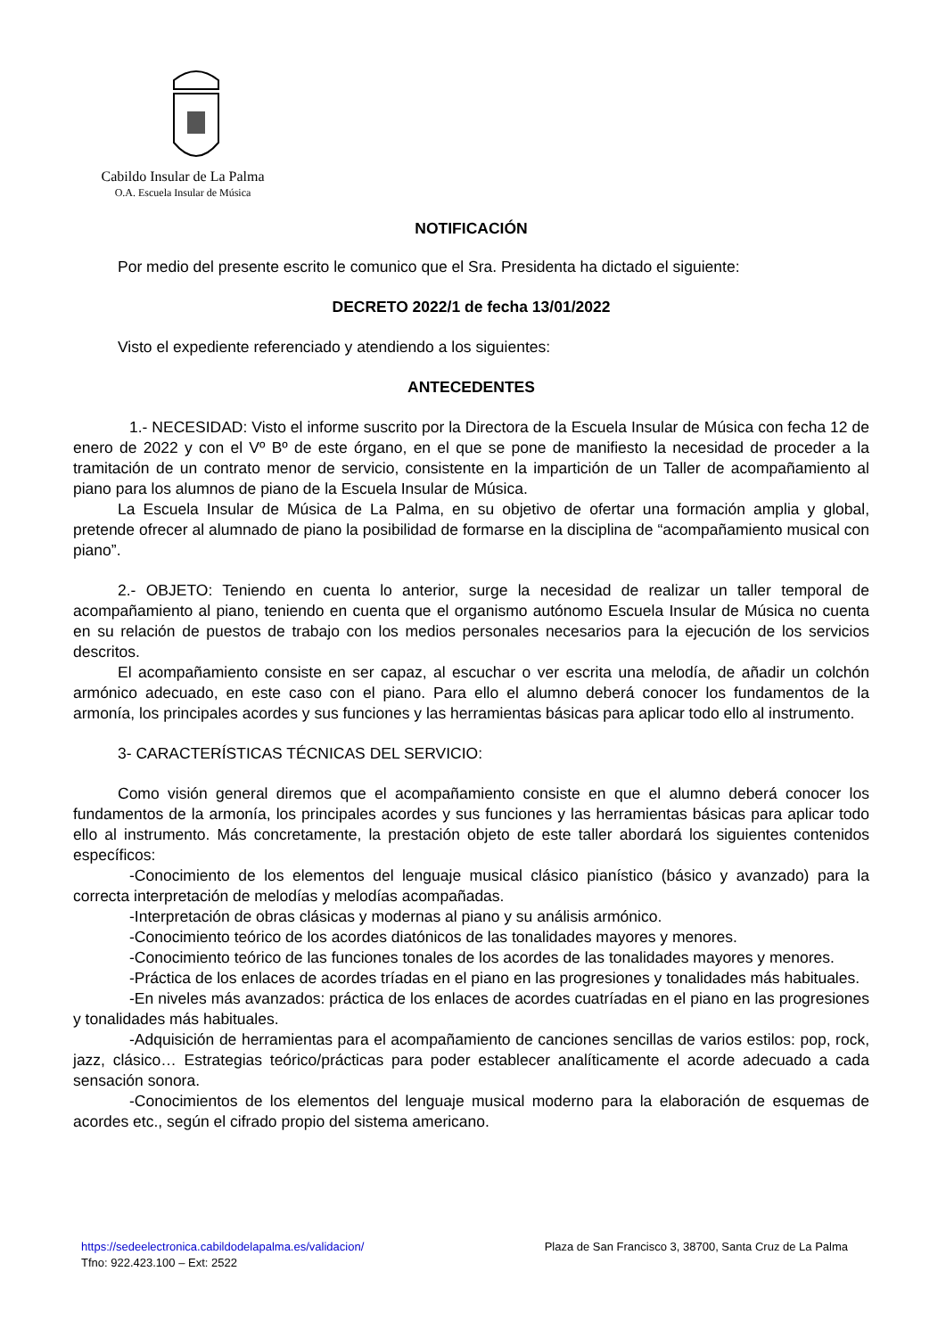Cabildo Insular de La Palma
O.A. Escuela Insular de Música
NOTIFICACIÓN
Por medio del presente escrito le comunico que el Sra. Presidenta ha dictado el siguiente:
DECRETO 2022/1 de fecha 13/01/2022
Visto el expediente referenciado y atendiendo a los siguientes:
ANTECEDENTES
1.- NECESIDAD: Visto el informe suscrito por la Directora de la Escuela Insular de Música con fecha 12 de enero de 2022 y con el Vº Bº de este órgano, en el que se pone de manifiesto la necesidad de proceder a la tramitación de un contrato menor de servicio, consistente en la impartición de un Taller de acompañamiento al piano para los alumnos de piano de la Escuela Insular de Música.
La Escuela Insular de Música de La Palma, en su objetivo de ofertar una formación amplia y global, pretende ofrecer al alumnado de piano la posibilidad de formarse en la disciplina de “acompañamiento musical con piano”.
2.- OBJETO: Teniendo en cuenta lo anterior, surge la necesidad de realizar un taller temporal de acompañamiento al piano, teniendo en cuenta que el organismo autónomo Escuela Insular de Música no cuenta en su relación de puestos de trabajo con los medios personales necesarios para la ejecución de los servicios descritos.
El acompañamiento consiste en ser capaz, al escuchar o ver escrita una melodía, de añadir un colchón armónico adecuado, en este caso con el piano. Para ello el alumno deberá conocer los fundamentos de la armonía, los principales acordes y sus funciones y las herramientas básicas para aplicar todo ello al instrumento.
3- CARACTERÍSTICAS TÉCNICAS DEL SERVICIO:
Como visión general diremos que el acompañamiento consiste en que el alumno deberá conocer los fundamentos de la armonía, los principales acordes y sus funciones y las herramientas básicas para aplicar todo ello al instrumento. Más concretamente, la prestación objeto de este taller abordará los siguientes contenidos específicos:
-Conocimiento de los elementos del lenguaje musical clásico pianístico (básico y avanzado) para la correcta interpretación de melodías y melodías acompañadas.
-Interpretación de obras clásicas y modernas al piano y su análisis armónico.
-Conocimiento teórico de los acordes diatónicos de las tonalidades mayores y menores.
-Conocimiento teórico de las funciones tonales de los acordes de las tonalidades mayores y menores.
-Práctica de los enlaces de acordes tríadas en el piano en las progresiones y tonalidades más habituales.
-En niveles más avanzados: práctica de los enlaces de acordes cuatríadas en el piano en las progresiones y tonalidades más habituales.
-Adquisición de herramientas para el acompañamiento de canciones sencillas de varios estilos: pop, rock, jazz, clásico… Estrategias teórico/prácticas para poder establecer analíticamente el acorde adecuado a cada sensación sonora.
-Conocimientos de los elementos del lenguaje musical moderno para la elaboración de esquemas de acordes etc., según el cifrado propio del sistema americano.
https://sedeelectronica.cabildodelapalma.es/validacion/ Plaza de San Francisco 3, 38700, Santa Cruz de La Palma
Tfno: 922.423.100 – Ext: 2522